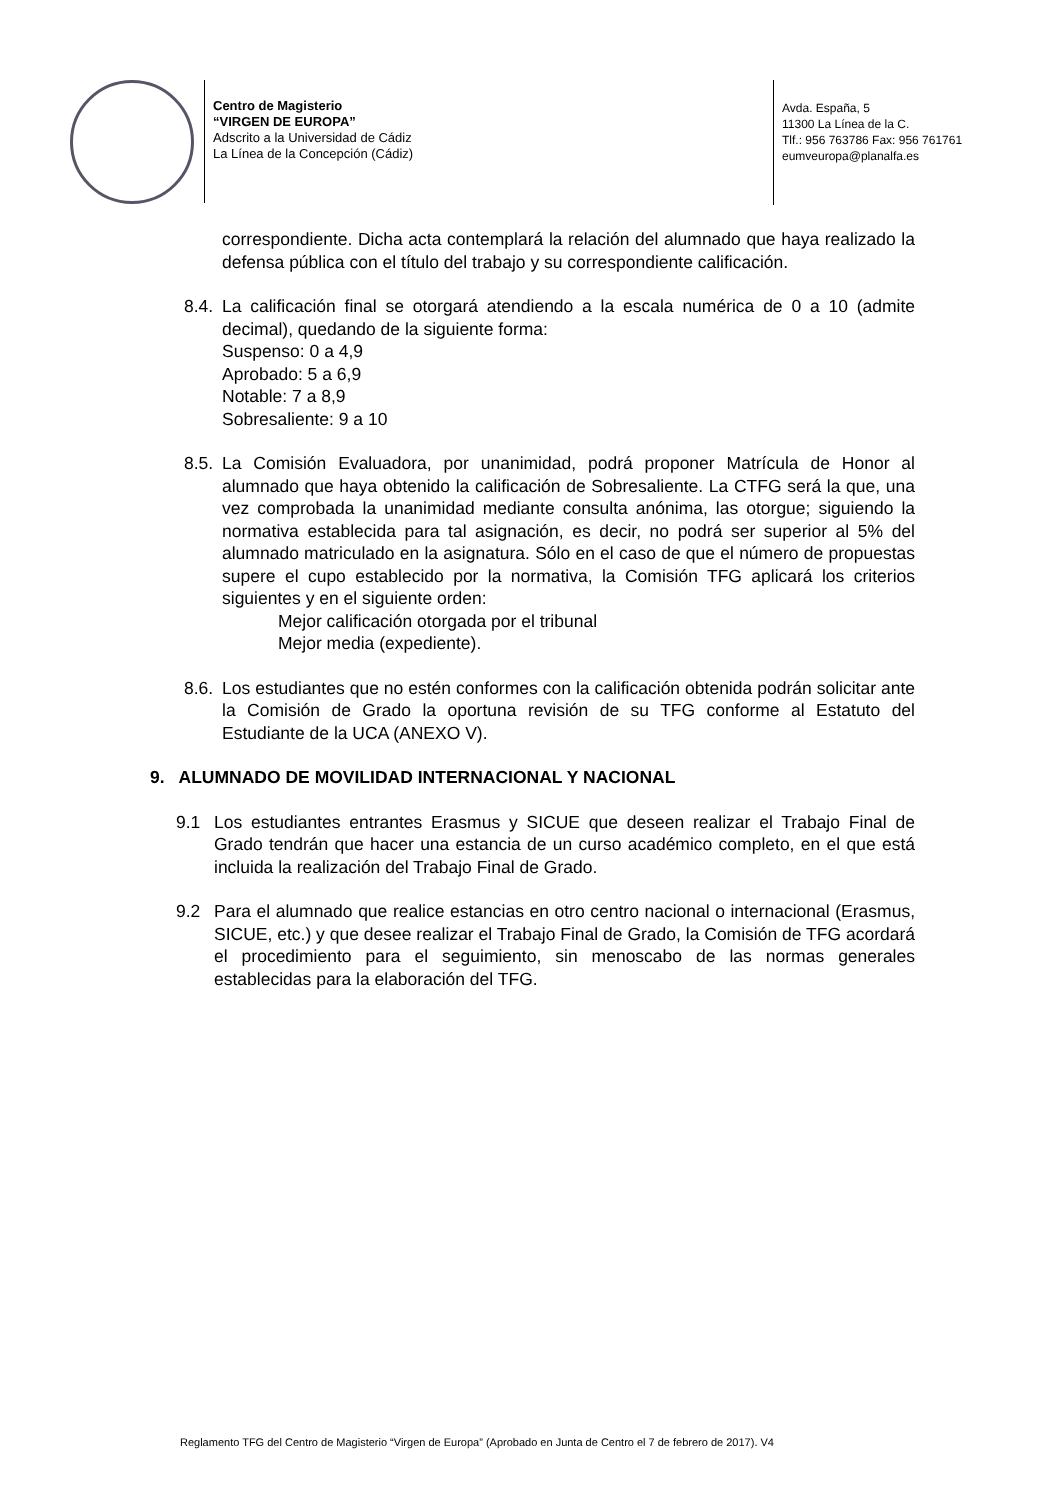Centro de Magisterio
“VIRGEN DE EUROPA”
Adscrito a la Universidad de Cádiz
La Línea de la Concepción (Cádiz)
Avda. España, 5
11300 La Línea de la C.
Tlf.: 956 763786 Fax: 956 761761
eumveuropa@planalfa.es
correspondiente. Dicha acta contemplará la relación del alumnado que haya realizado la defensa pública con el título del trabajo y su correspondiente calificación.
8.4.
La calificación final se otorgará atendiendo a la escala numérica de 0 a 10 (admite decimal), quedando de la siguiente forma:
Suspenso: 0 a 4,9
Aprobado: 5 a 6,9
Notable: 7 a 8,9
Sobresaliente: 9 a 10
8.5.
La Comisión Evaluadora, por unanimidad, podrá proponer Matrícula de Honor al alumnado que haya obtenido la calificación de Sobresaliente. La CTFG será la que, una vez comprobada la unanimidad mediante consulta anónima, las otorgue; siguiendo la normativa establecida para tal asignación, es decir, no podrá ser superior al 5% del alumnado matriculado en la asignatura. Sólo en el caso de que el número de propuestas supere el cupo establecido por la normativa, la Comisión TFG aplicará los criterios siguientes y en el siguiente orden:
Mejor calificación otorgada por el tribunal
Mejor media (expediente).
8.6.
Los estudiantes que no estén conformes con la calificación obtenida podrán solicitar ante la Comisión de Grado la oportuna revisión de su TFG conforme al Estatuto del Estudiante de la UCA (ANEXO V).
9. ALUMNADO DE MOVILIDAD INTERNACIONAL Y NACIONAL
9.1 Los estudiantes entrantes Erasmus y SICUE que deseen realizar el Trabajo Final de Grado tendrán que hacer una estancia de un curso académico completo, en el que está incluida la realización del Trabajo Final de Grado.
9.2 Para el alumnado que realice estancias en otro centro nacional o internacional (Erasmus, SICUE, etc.) y que desee realizar el Trabajo Final de Grado, la Comisión de TFG acordará el procedimiento para el seguimiento, sin menoscabo de las normas generales establecidas para la elaboración del TFG.
Reglamento TFG del Centro de Magisterio “Virgen de Europa” (Aprobado en Junta de Centro el 7 de febrero de 2017). V4